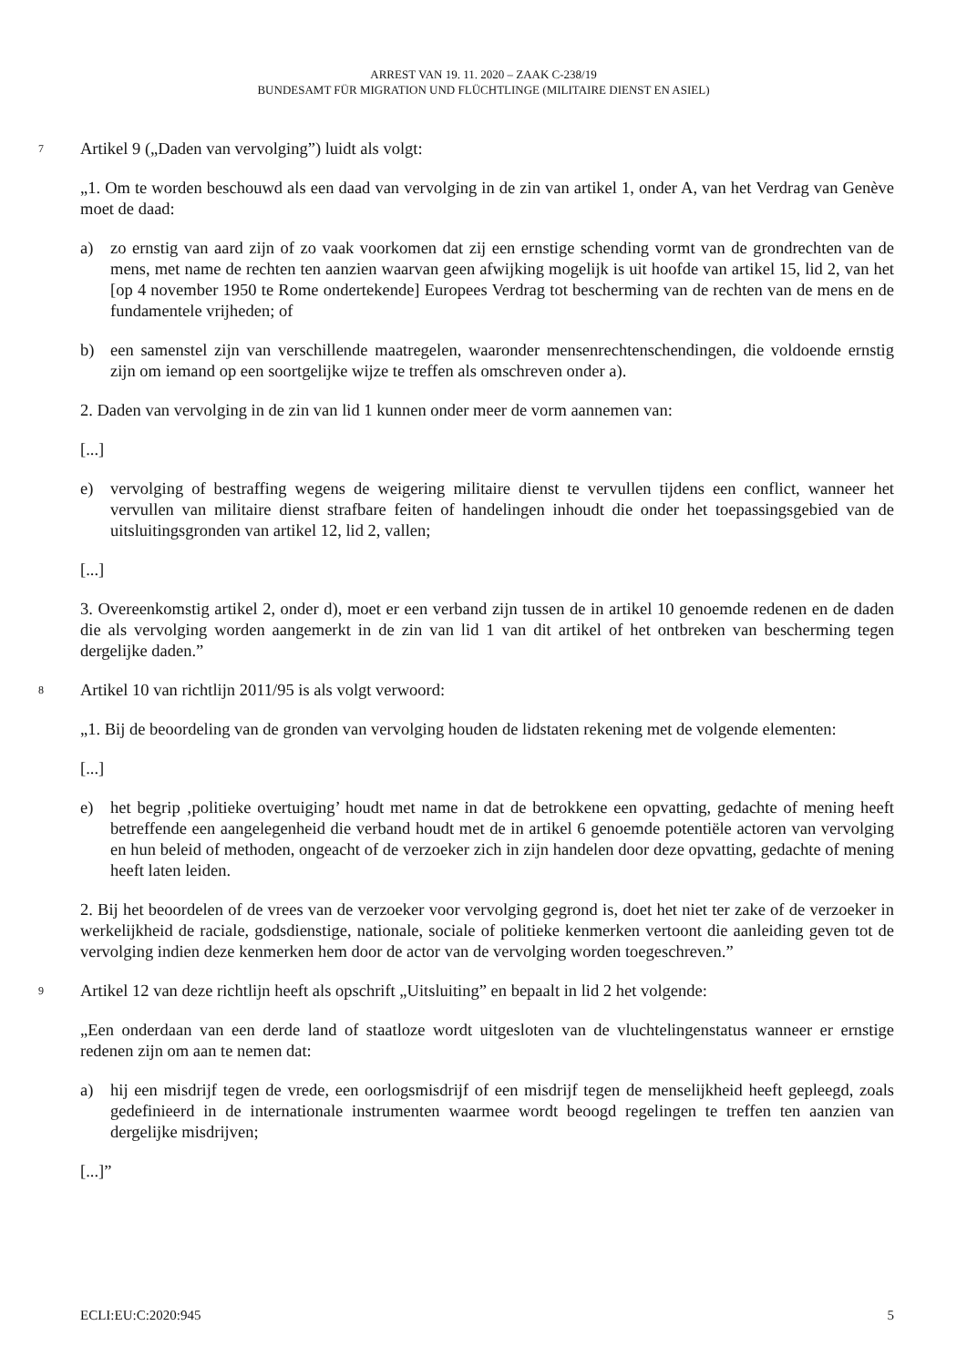ARREST VAN 19. 11. 2020 – ZAAK C-238/19
BUNDESAMT FÜR MIGRATION UND FLÜCHTLINGE (MILITAIRE DIENST EN ASIEL)
7 Artikel 9 („Daden van vervolging”) luidt als volgt:
„1. Om te worden beschouwd als een daad van vervolging in de zin van artikel 1, onder A, van het Verdrag van Genève moet de daad:
a) zo ernstig van aard zijn of zo vaak voorkomen dat zij een ernstige schending vormt van de grondrechten van de mens, met name de rechten ten aanzien waarvan geen afwijking mogelijk is uit hoofde van artikel 15, lid 2, van het [op 4 november 1950 te Rome ondertekende] Europees Verdrag tot bescherming van de rechten van de mens en de fundamentele vrijheden; of
b) een samenstel zijn van verschillende maatregelen, waaronder mensenrechtenschendingen, die voldoende ernstig zijn om iemand op een soortgelijke wijze te treffen als omschreven onder a).
2. Daden van vervolging in de zin van lid 1 kunnen onder meer de vorm aannemen van:
[...]
e) vervolging of bestraffing wegens de weigering militaire dienst te vervullen tijdens een conflict, wanneer het vervullen van militaire dienst strafbare feiten of handelingen inhoudt die onder het toepassingsgebied van de uitsluitingsgronden van artikel 12, lid 2, vallen;
[...]
3. Overeenkomstig artikel 2, onder d), moet er een verband zijn tussen de in artikel 10 genoemde redenen en de daden die als vervolging worden aangemerkt in de zin van lid 1 van dit artikel of het ontbreken van bescherming tegen dergelijke daden.”
8 Artikel 10 van richtlijn 2011/95 is als volgt verwoord:
„1. Bij de beoordeling van de gronden van vervolging houden de lidstaten rekening met de volgende elementen:
[...]
e) het begrip ‚politieke overtuiging’ houdt met name in dat de betrokkene een opvatting, gedachte of mening heeft betreffende een aangelegenheid die verband houdt met de in artikel 6 genoemde potentiële actoren van vervolging en hun beleid of methoden, ongeacht of de verzoeker zich in zijn handelen door deze opvatting, gedachte of mening heeft laten leiden.
2. Bij het beoordelen of de vrees van de verzoeker voor vervolging gegrond is, doet het niet ter zake of de verzoeker in werkelijkheid de raciale, godsdienstige, nationale, sociale of politieke kenmerken vertoont die aanleiding geven tot de vervolging indien deze kenmerken hem door de actor van de vervolging worden toegeschreven.”
9 Artikel 12 van deze richtlijn heeft als opschrift „Uitsluiting” en bepaalt in lid 2 het volgende:
„Een onderdaan van een derde land of staatloze wordt uitgesloten van de vluchtelingenstatus wanneer er ernstige redenen zijn om aan te nemen dat:
a) hij een misdrijf tegen de vrede, een oorlogsmisdrijf of een misdrijf tegen de menselijkheid heeft gepleegd, zoals gedefinieerd in de internationale instrumenten waarmee wordt beoogd regelingen te treffen ten aanzien van dergelijke misdrijven;
[...]”
ECLI:EU:C:2020:945 5